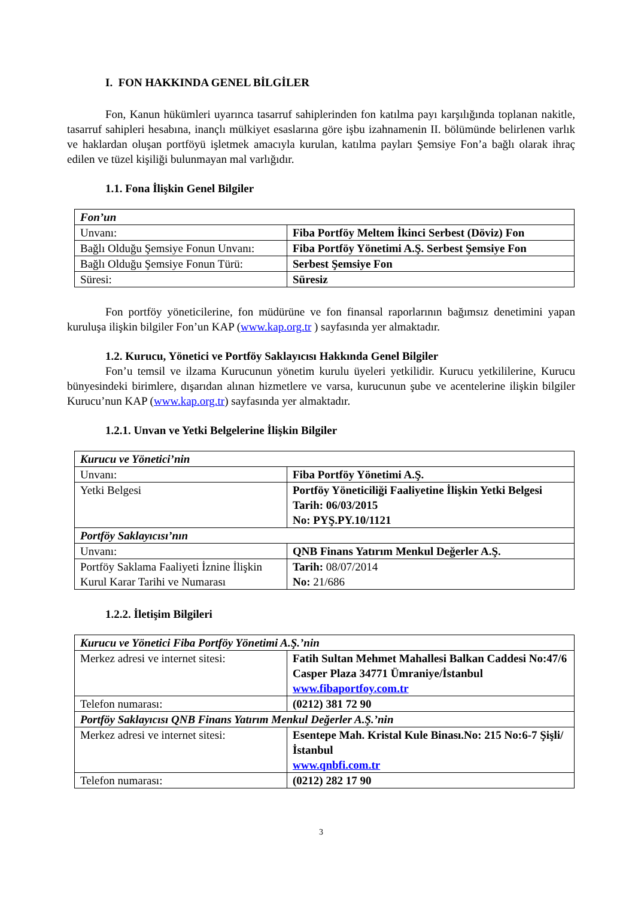I. FON HAKKINDA GENEL BİLGİLER
Fon, Kanun hükümleri uyarınca tasarruf sahiplerinden fon katılma payı karşılığında toplanan nakitle, tasarruf sahipleri hesabına, inançlı mülkiyet esaslarına göre işbu izahnamenin II. bölümünde belirlenen varlık ve haklardan oluşan portföyü işletmek amacıyla kurulan, katılma payları Şemsiye Fon’a bağlı olarak ihraç edilen ve tüzel kişiliği bulunmayan mal varlığıdır.
1.1. Fona İlişkin Genel Bilgiler
| Fon’un | |
| Unvanı: | Fiba Portföy Meltem İkinci Serbest (Döviz) Fon |
| Bağlı Olduğu Şemsiye Fonun Unvanı: | Fiba Portföy Yönetimi A.Ş. Serbest Şemsiye Fon |
| Bağlı Olduğu Şemsiye Fonun Türü: | Serbest Şemsiye Fon |
| Süresi: | Süresiz |
Fon portföy yöneticilerine, fon müdürüne ve fon finansal raporlarının bağımsız denetimini yapan kuruluşa ilişkin bilgiler Fon’un KAP (www.kap.org.tr ) sayfasında yer almaktadır.
1.2. Kurucu, Yönetici ve Portföy Saklayıcısı Hakkında Genel Bilgiler
Fon’u temsil ve ilzama Kurucunun yönetim kurulu üyeleri yetkilidir. Kurucu yetkililerine, Kurucu bünyesindeki birimlere, dışarıdan alınan hizmetlere ve varsa, kurucunun şube ve acentelerine ilişkin bilgiler Kurucu’nun KAP (www.kap.org.tr) sayfasında yer almaktadır.
1.2.1. Unvan ve Yetki Belgelerine İlişkin Bilgiler
| Kurucu ve Yönetici’nin | |
| Unvanı: | Fiba Portföy Yönetimi A.Ş. |
| Yetki Belgesi | Portföy Yöneticiliği Faaliyetine İlişkin Yetki Belgesi Tarih: 06/03/2015 No: PYŞ.PY.10/1121 |
| Portföy Saklayıcısı’nın | |
| Unvanı: | QNB Finans Yatırım Menkul Değerler A.Ş. |
| Portföy Saklama Faaliyeti İznine İlişkin Kurul Karar Tarihi ve Numarası | Tarih: 08/07/2014 No: 21/686 |
1.2.2. İletişim Bilgileri
| Kurucu ve Yönetici Fiba Portföy Yönetimi A.Ş.’nin | |
| Merkez adresi ve internet sitesi: | Fatih Sultan Mehmet Mahallesi Balkan Caddesi No:47/6 Casper Plaza 34771 Ümraniye/İstanbul www.fibaportfoy.com.tr |
| Telefon numarası: | (0212) 381 72 90 |
| Portföy Saklayıcısı QNB Finans Yatırım Menkul Değerler A.Ş.’nin | |
| Merkez adresi ve internet sitesi: | Esentepe Mah. Kristal Kule Binası.No: 215 No:6-7 Şişli/İstanbul www.qnbfi.com.tr |
| Telefon numarası: | (0212) 282 17 90 |
3